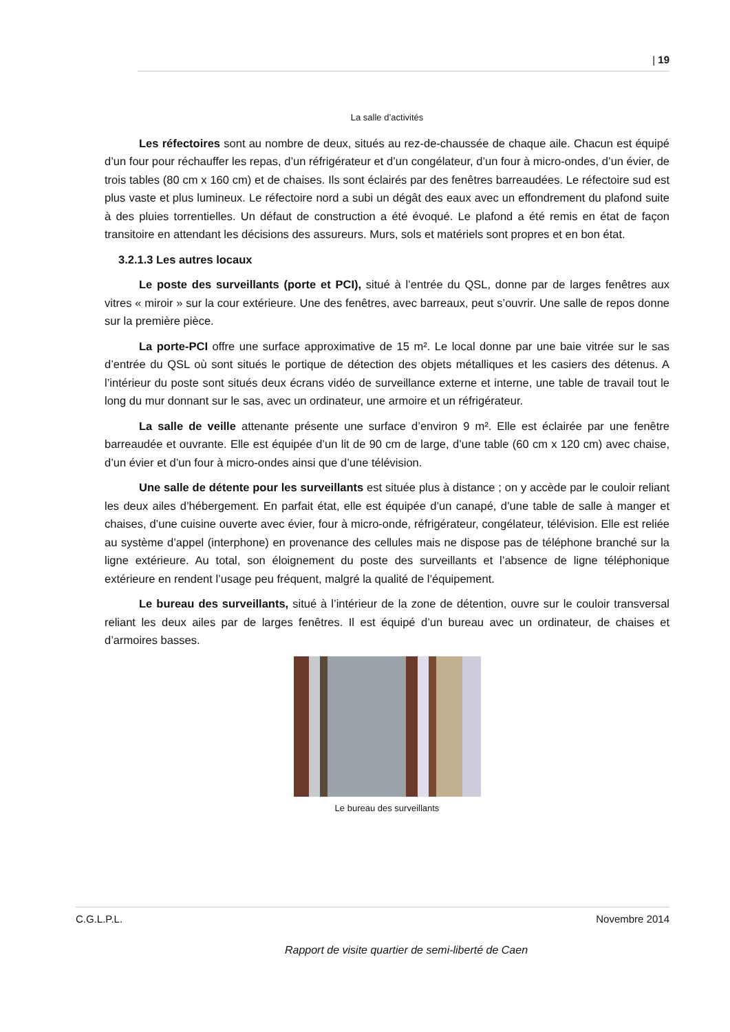| 19
La salle d’activités
Les réfectoires sont au nombre de deux, situés au rez-de-chaussée de chaque aile. Chacun est équipé d’un four pour réchauffer les repas, d’un réfrigérateur et d’un congélateur, d’un four à micro-ondes, d’un évier, de trois tables (80 cm x 160 cm) et de chaises. Ils sont éclairés par des fenêtres barreaudées. Le réfectoire sud est plus vaste et plus lumineux. Le réfectoire nord a subi un dégât des eaux avec un effondrement du plafond suite à des pluies torrentielles. Un défaut de construction a été évoqué. Le plafond a été remis en état de façon transitoire en attendant les décisions des assureurs. Murs, sols et matériels sont propres et en bon état.
3.2.1.3 Les autres locaux
Le poste des surveillants (porte et PCI), situé à l’entrée du QSL, donne par de larges fenêtres aux vitres « miroir » sur la cour extérieure. Une des fenêtres, avec barreaux, peut s’ouvrir. Une salle de repos donne sur la première pièce.
La porte-PCI offre une surface approximative de 15 m². Le local donne par une baie vitrée sur le sas d’entrée du QSL où sont situés le portique de détection des objets métalliques et les casiers des détenus. A l’intérieur du poste sont situés deux écrans vidéo de surveillance externe et interne, une table de travail tout le long du mur donnant sur le sas, avec un ordinateur, une armoire et un réfrigérateur.
La salle de veille attenante présente une surface d’environ 9 m². Elle est éclairée par une fenêtre barreaudée et ouvrante. Elle est équipée d’un lit de 90 cm de large, d’une table (60 cm x 120 cm) avec chaise, d’un évier et d’un four à micro-ondes ainsi que d’une télévision.
Une salle de détente pour les surveillants est située plus à distance ; on y accède par le couloir reliant les deux ailes d’hébergement. En parfait état, elle est équipée d’un canapé, d’une table de salle à manger et chaises, d’une cuisine ouverte avec évier, four à micro-onde, réfrigérateur, congélateur, télévision. Elle est reliée au système d’appel (interphone) en provenance des cellules mais ne dispose pas de téléphone branché sur la ligne extérieure. Au total, son éloignement du poste des surveillants et l’absence de ligne téléphonique extérieure en rendent l’usage peu fréquent, malgré la qualité de l’équipement.
Le bureau des surveillants, situé à l’intérieur de la zone de détention, ouvre sur le couloir transversal reliant les deux ailes par de larges fenêtres. Il est équipé d’un bureau avec un ordinateur, de chaises et d’armoires basses.
Le bureau des surveillants
C.G.L.P.L. Novembre 2014
Rapport de visite quartier de semi-liberté de Caen